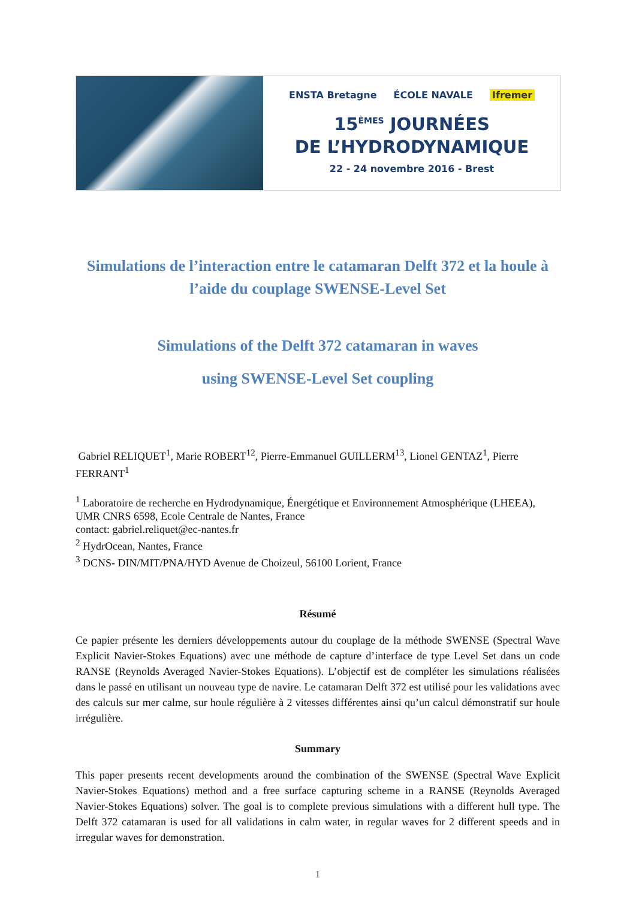ENSTA Bretagne ÉCOLE NAVALE Ifremer
15<sup>ÈMES</sup> JOURNÉES
DE L’HYDRODYNAMIQUE
22 - 24 novembre 2016 - Brest
Simulations de l’interaction entre le catamaran Delft 372 et la houle à l’aide du couplage SWENSE-Level Set
Simulations of the Delft 372 catamaran in waves
using SWENSE-Level Set coupling
Gabriel RELIQUET<sup>1</sup>, Marie ROBERT<sup>12</sup>, Pierre-Emmanuel GUILLERM<sup>13</sup>, Lionel GENTAZ<sup>1</sup>, Pierre FERRANT<sup>1</sup>
<sup>1</sup> Laboratoire de recherche en Hydrodynamique, Énergétique et Environnement Atmosphérique (LHEEA), UMR CNRS 6598, Ecole Centrale de Nantes, France
contact: gabriel.reliquet@ec-nantes.fr
<sup>2</sup> HydrOcean, Nantes, France
<sup>3</sup> DCNS- DIN/MIT/PNA/HYD Avenue de Choizeul, 56100 Lorient, France
Résumé
Ce papier présente les derniers développements autour du couplage de la méthode SWENSE (Spectral Wave Explicit Navier-Stokes Equations) avec une méthode de capture d’interface de type Level Set dans un code RANSE (Reynolds Averaged Navier-Stokes Equations). L’objectif est de compléter les simulations réalisées dans le passé en utilisant un nouveau type de navire. Le catamaran Delft 372 est utilisé pour les validations avec des calculs sur mer calme, sur houle régulière à 2 vitesses différentes ainsi qu’un calcul démonstratif sur houle irrégulière.
Summary
This paper presents recent developments around the combination of the SWENSE (Spectral Wave Explicit Navier-Stokes Equations) method and a free surface capturing scheme in a RANSE (Reynolds Averaged Navier-Stokes Equations) solver. The goal is to complete previous simulations with a different hull type. The Delft 372 catamaran is used for all validations in calm water, in regular waves for 2 different speeds and in irregular waves for demonstration.
1